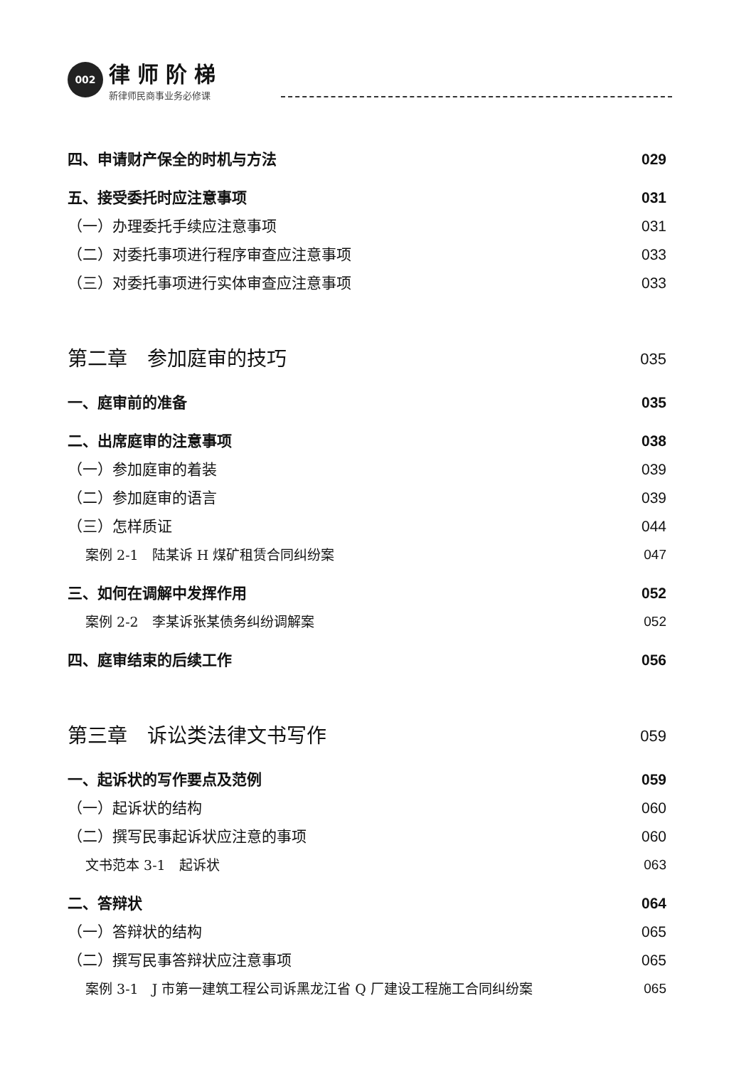002 律师阶梯 新律师民商事业务必修课
四、申请财产保全的时机与方法 029
五、接受委托时应注意事项 031
（一）办理委托手续应注意事项 031
（二）对委托事项进行程序审查应注意事项 033
（三）对委托事项进行实体审查应注意事项 033
第二章　参加庭审的技巧 035
一、庭审前的准备 035
二、出席庭审的注意事项 038
（一）参加庭审的着装 039
（二）参加庭审的语言 039
（三）怎样质证 044
案例 2-1　陆某诉 H 煤矿租赁合同纠纷案 047
三、如何在调解中发挥作用 052
案例 2-2　李某诉张某债务纠纷调解案 052
四、庭审结束的后续工作 056
第三章　诉讼类法律文书写作 059
一、起诉状的写作要点及范例 059
（一）起诉状的结构 060
（二）撰写民事起诉状应注意的事项 060
文书范本 3-1　起诉状 063
二、答辩状 064
（一）答辩状的结构 065
（二）撰写民事答辩状应注意事项 065
案例 3-1　J 市第一建筑工程公司诉黑龙江省 Q 厂建设工程施工合同纠纷案 065